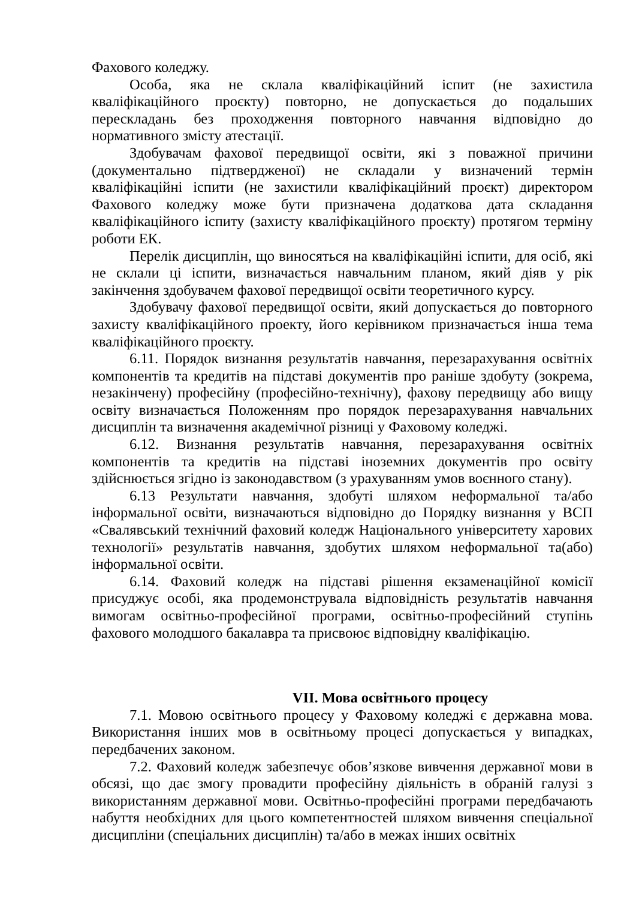Фахового коледжу.
Особа, яка не склала кваліфікаційний іспит (не захистила кваліфікаційного проєкту) повторно, не допускається до подальших перескладань без проходження повторного навчання відповідно до нормативного змісту атестації.
Здобувачам фахової передвищої освіти, які з поважної причини (документально підтвердженої) не складали у визначений термін кваліфікаційні іспити (не захистили кваліфікаційний проєкт) директором Фахового коледжу може бути призначена додаткова дата складання кваліфікаційного іспиту (захисту кваліфікаційного проєкту) протягом терміну роботи ЕК.
Перелік дисциплін, що виносяться на кваліфікаційні іспити, для осіб, які не склали ці іспити, визначається навчальним планом, який діяв у рік закінчення здобувачем фахової передвищої освіти теоретичного курсу.
Здобувачу фахової передвищої освіти, який допускається до повторного захисту кваліфікаційного проекту, його керівником призначається інша тема кваліфікаційного проєкту.
6.11. Порядок визнання результатів навчання, перезарахування освітніх компонентів та кредитів на підставі документів про раніше здобуту (зокрема, незакінчену) професійну (професійно-технічну), фахову передвищу або вищу освіту визначається Положенням про порядок перезарахування навчальних дисциплін та визначення академічної різниці у Фаховому коледжі.
6.12. Визнання результатів навчання, перезарахування освітніх компонентів та кредитів на підставі іноземних документів про освіту здійснюється згідно із законодавством (з урахуванням умов воєнного стану).
6.13 Результати навчання, здобуті шляхом неформальної та/або інформальної освіти, визначаються відповідно до Порядку визнання у ВСП «Свалявський технічний фаховий коледж Національного університету харових технології» результатів навчання, здобутих шляхом неформальної та(або) інформальної освіти.
6.14. Фаховий коледж на підставі рішення екзаменаційної комісії присуджує особі, яка продемонструвала відповідність результатів навчання вимогам освітньо-професійної програми, освітньо-професійний ступінь фахового молодшого бакалавра та присвоює відповідну кваліфікацію.
VII. Мова освітнього процесу
7.1. Мовою освітнього процесу у Фаховому коледжі є державна мова. Використання інших мов в освітньому процесі допускається у випадках, передбачених законом.
7.2. Фаховий коледж забезпечує обов’язкове вивчення державної мови в обсязі, що дає змогу провадити професійну діяльність в обраній галузі з використанням державної мови. Освітньо-професійні програми передбачають набуття необхідних для цього компетентностей шляхом вивчення спеціальної дисципліни (спеціальних дисциплін) та/або в межах інших освітніх